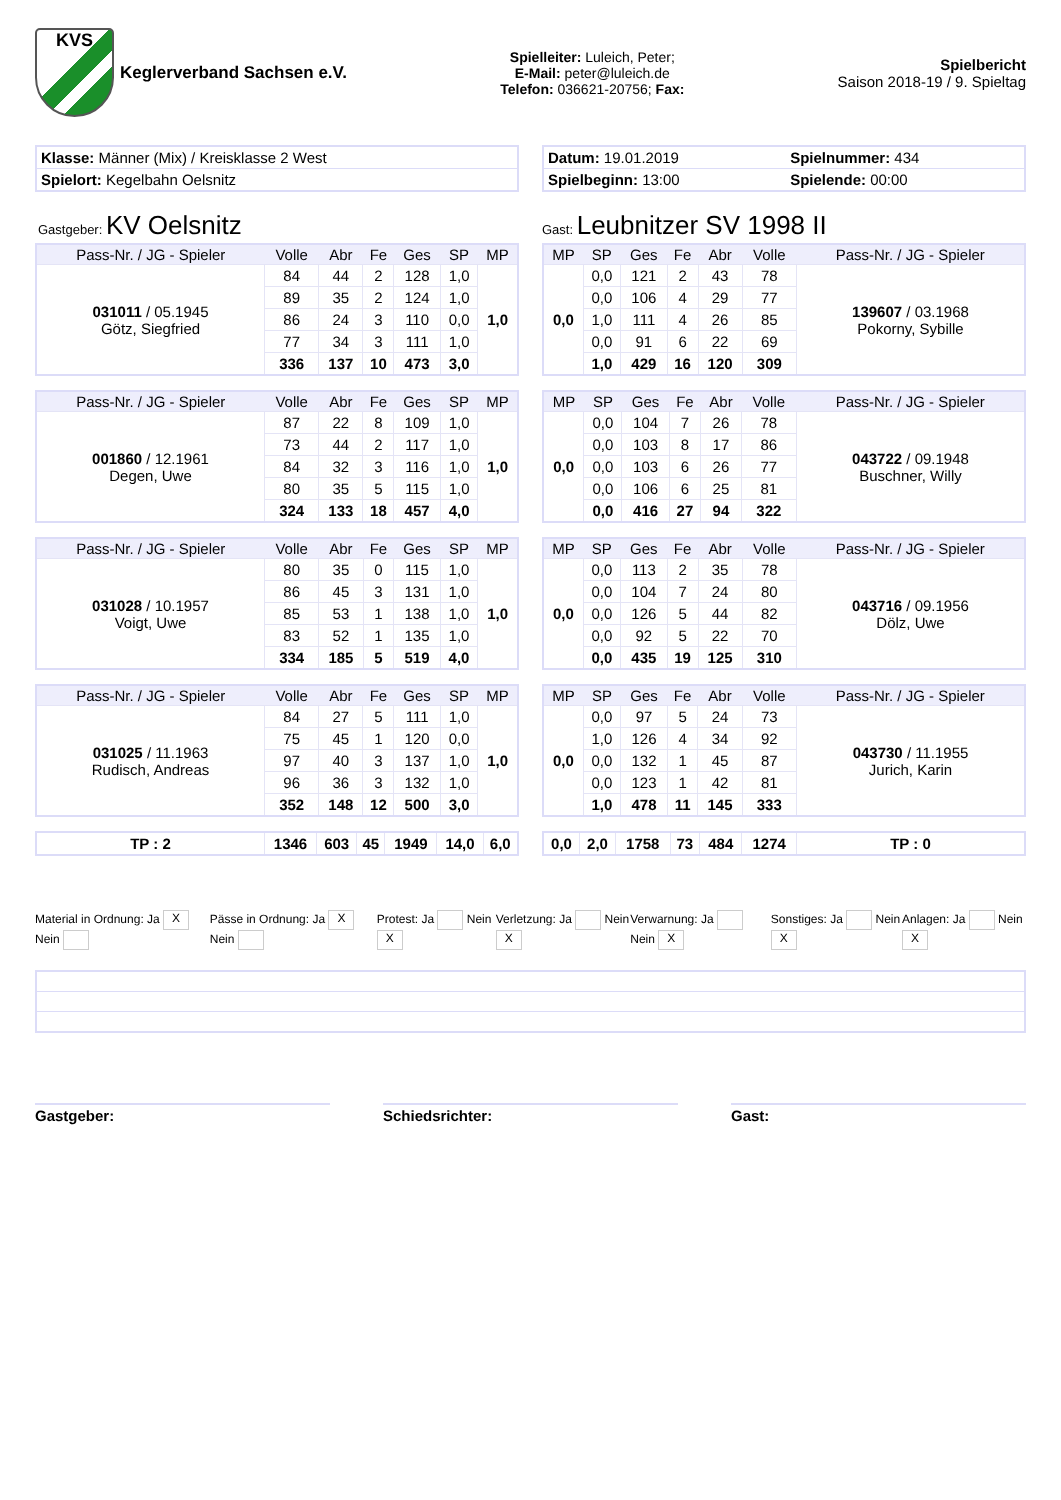KVS
Keglerverband Sachsen e.V.
Spielleiter: Luleich, Peter;
E-Mail: peter@luleich.de
Telefon: 036621-20756; Fax:
Spielbericht
Saison 2018-19 / 9. Spieltag
| Klasse: Männer (Mix) / Kreisklasse 2 West |
| Spielort: Kegelbahn Oelsnitz |
| Datum: 19.01.2019 | Spielnummer: 434 |
| Spielbeginn: 13:00 | Spielende: 00:00 |
Gastgeber: KV Oelsnitz
Gast: Leubnitzer SV 1998 II
| Pass-Nr. / JG - Spieler | Volle | Abr | Fe | Ges | SP | MP |
| --- | --- | --- | --- | --- | --- | --- |
| 031011 / 05.1945 Götz, Siegfried | 84 | 44 | 2 | 128 | 1,0 | 1,0 |
| | 89 | 35 | 2 | 124 | 1,0 | |
| | 86 | 24 | 3 | 110 | 0,0 | |
| | 77 | 34 | 3 | 111 | 1,0 | |
| | 336 | 137 | 10 | 473 | 3,0 | |
| Pass-Nr. / JG - Spieler | Volle | Abr | Fe | Ges | SP | MP |
| --- | --- | --- | --- | --- | --- | --- |
| 001860 / 12.1961 Degen, Uwe | 87 | 22 | 8 | 109 | 1,0 | 1,0 |
| | 73 | 44 | 2 | 117 | 1,0 | |
| | 84 | 32 | 3 | 116 | 1,0 | |
| | 80 | 35 | 5 | 115 | 1,0 | |
| | 324 | 133 | 18 | 457 | 4,0 | |
| Pass-Nr. / JG - Spieler | Volle | Abr | Fe | Ges | SP | MP |
| --- | --- | --- | --- | --- | --- | --- |
| 031028 / 10.1957 Voigt, Uwe | 80 | 35 | 0 | 115 | 1,0 | 1,0 |
| | 86 | 45 | 3 | 131 | 1,0 | |
| | 85 | 53 | 1 | 138 | 1,0 | |
| | 83 | 52 | 1 | 135 | 1,0 | |
| | 334 | 185 | 5 | 519 | 4,0 | |
| Pass-Nr. / JG - Spieler | Volle | Abr | Fe | Ges | SP | MP |
| --- | --- | --- | --- | --- | --- | --- |
| 031025 / 11.1963 Rudisch, Andreas | 84 | 27 | 5 | 111 | 1,0 | 1,0 |
| | 75 | 45 | 1 | 120 | 0,0 | |
| | 97 | 40 | 3 | 137 | 1,0 | |
| | 96 | 36 | 3 | 132 | 1,0 | |
| | 352 | 148 | 12 | 500 | 3,0 | |
| TP : 2 | 1346 | 603 | 45 | 1949 | 14,0 | 6,0 |
| MP | SP | Ges | Fe | Abr | Volle | Pass-Nr. / JG - Spieler |
| --- | --- | --- | --- | --- | --- | --- |
| 0,0 | 0,0 | 121 | 2 | 43 | 78 | 139607 / 03.1968 Pokorny, Sybille |
| | 0,0 | 106 | 4 | 29 | 77 | |
| | 1,0 | 111 | 4 | 26 | 85 | |
| | 0,0 | 91 | 6 | 22 | 69 | |
| | 1,0 | 429 | 16 | 120 | 309 | |
| MP | SP | Ges | Fe | Abr | Volle | Pass-Nr. / JG - Spieler |
| --- | --- | --- | --- | --- | --- | --- |
| 0,0 | 0,0 | 104 | 7 | 26 | 78 | 043722 / 09.1948 Buschner, Willy |
| | 0,0 | 103 | 8 | 17 | 86 | |
| | 0,0 | 103 | 6 | 26 | 77 | |
| | 0,0 | 106 | 6 | 25 | 81 | |
| | 0,0 | 416 | 27 | 94 | 322 | |
| MP | SP | Ges | Fe | Abr | Volle | Pass-Nr. / JG - Spieler |
| --- | --- | --- | --- | --- | --- | --- |
| 0,0 | 0,0 | 113 | 2 | 35 | 78 | 043716 / 09.1956 Dölz, Uwe |
| | 0,0 | 104 | 7 | 24 | 80 | |
| | 0,0 | 126 | 5 | 44 | 82 | |
| | 0,0 | 92 | 5 | 22 | 70 | |
| | 0,0 | 435 | 19 | 125 | 310 | |
| MP | SP | Ges | Fe | Abr | Volle | Pass-Nr. / JG - Spieler |
| --- | --- | --- | --- | --- | --- | --- |
| 0,0 | 0,0 | 97 | 5 | 24 | 73 | 043730 / 11.1955 Jurich, Karin |
| | 1,0 | 126 | 4 | 34 | 92 | |
| | 0,0 | 132 | 1 | 45 | 87 | |
| | 0,0 | 123 | 1 | 42 | 81 | |
| | 1,0 | 478 | 11 | 145 | 333 | |
| 0,0 | 2,0 | 1758 | 73 | 484 | 1274 | TP : 0 |
Material in Ordnung: Ja X Nein Pässe in Ordnung: Ja X Nein Protest: Ja Nein X
Verletzung: Ja Nein X
Verwarnung: Ja Nein X
Sonstiges: Ja Nein X
Anlagen: Ja Nein X
Gastgeber: Schiedsrichter: Gast: